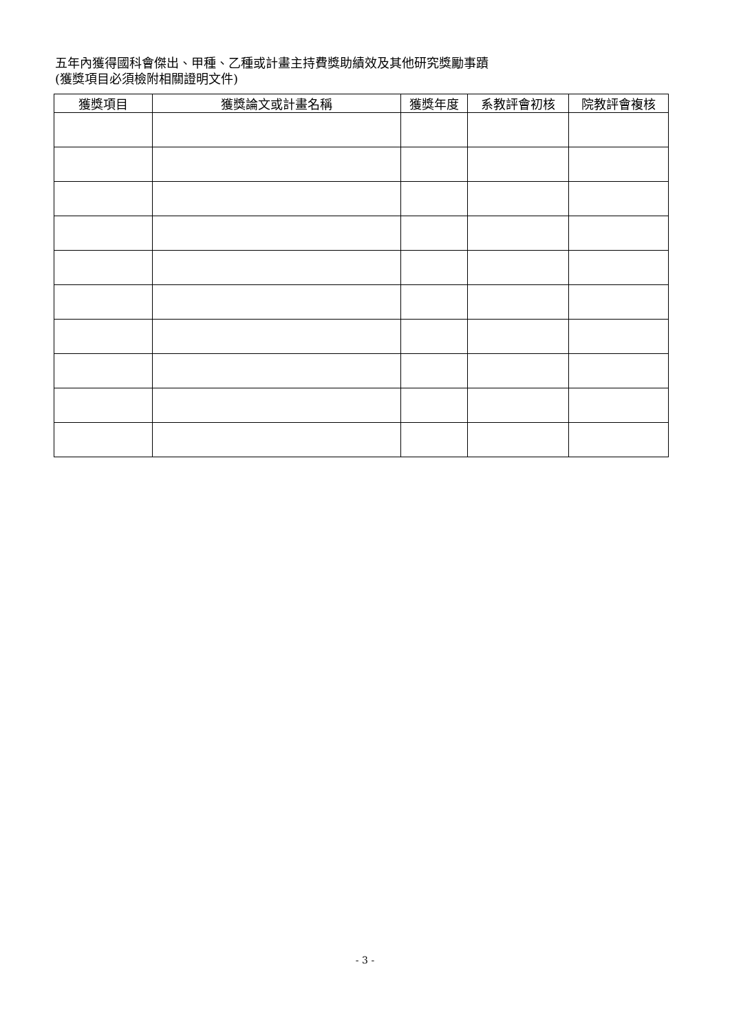五年內獲得國科會傑出、甲種、乙種或計畫主持費獎助績效及其他研究獎勵事蹟
(獲獎項目必須檢附相關證明文件)
| 獲獎項目 | 獲獎論文或計畫名稱 | 獲獎年度 | 系教評會初核 | 院教評會複核 |
| --- | --- | --- | --- | --- |
- 3 -